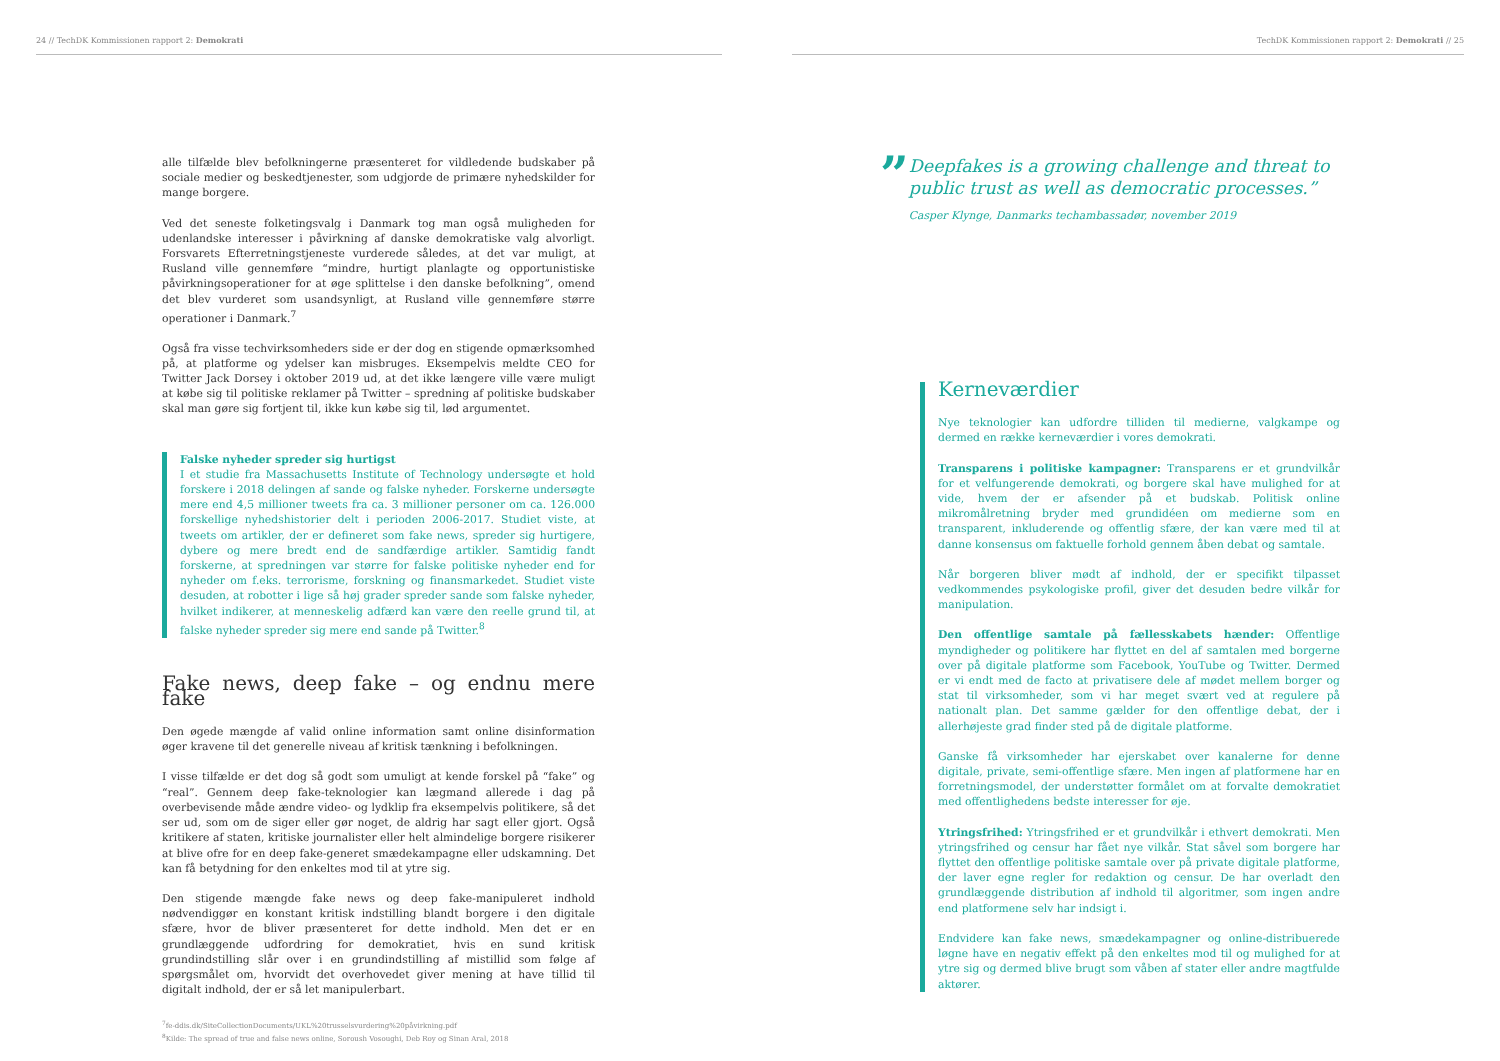24 // TechDK Kommissionen rapport 2: Demokrati
alle tilfælde blev befolkningerne præsenteret for vildledende budskaber på sociale medier og beskedtjenester, som udgjorde de primære nyhedskilder for mange borgere.
Ved det seneste folketingsvalg i Danmark tog man også muligheden for udenlandske interesser i påvirkning af danske demokratiske valg alvorligt. Forsvarets Efterretningstjeneste vurderede således, at det var muligt, at Rusland ville gennemføre “mindre, hurtigt planlagte og opportunistiske påvirkningsoperationer for at øge splittelse i den danske befolkning”, omend det blev vurderet som usandsynligt, at Rusland ville gennemføre større operationer i Danmark.<sup>7</sup>
Også fra visse techvirksomheders side er der dog en stigende opmærksomhed på, at platforme og ydelser kan misbruges. Eksempelvis meldte CEO for Twitter Jack Dorsey i oktober 2019 ud, at det ikke længere ville være muligt at købe sig til politiske reklamer på Twitter – spredning af politiske budskaber skal man gøre sig fortjent til, ikke kun købe sig til, lød argumentet.
Falske nyheder spreder sig hurtigst
I et studie fra Massachusetts Institute of Technology undersøgte et hold forskere i 2018 delingen af sande og falske nyheder. Forskerne undersøgte mere end 4,5 millioner tweets fra ca. 3 millioner personer om ca. 126.000 forskellige nyhedshistorier delt i perioden 2006-2017. Studiet viste, at tweets om artikler, der er defineret som fake news, spreder sig hurtigere, dybere og mere bredt end de sandfærdige artikler. Samtidig fandt forskerne, at spredningen var større for falske politiske nyheder end for nyheder om f.eks. terrorisme, forskning og finansmarkedet. Studiet viste desuden, at robotter i lige så høj grader spreder sande som falske nyheder, hvilket indikerer, at menneskelig adfærd kan være den reelle grund til, at falske nyheder spreder sig mere end sande på Twitter.<sup>8</sup>
Fake news, deep fake – og endnu mere fake
Den øgede mængde af valid online information samt online disinformation øger kravene til det generelle niveau af kritisk tænkning i befolkningen.
I visse tilfælde er det dog så godt som umuligt at kende forskel på “fake” og “real”. Gennem deep fake-teknologier kan lægmand allerede i dag på overbevisende måde ændre video- og lydklip fra eksempelvis politikere, så det ser ud, som om de siger eller gør noget, de aldrig har sagt eller gjort. Også kritikere af staten, kritiske journalister eller helt almindelige borgere risikerer at blive ofre for en deep fake-generet smædekampagne eller udskamning. Det kan få betydning for den enkeltes mod til at ytre sig.
Den stigende mængde fake news og deep fake-manipuleret indhold nødvendiggør en konstant kritisk indstilling blandt borgere i den digitale sfære, hvor de bliver præsenteret for dette indhold. Men det er en grundlæggende udfordring for demokratiet, hvis en sund kritisk grundindstilling slår over i en grundindstilling af mistillid som følge af spørgsmålet om, hvorvidt det overhovedet giver mening at have tillid til digitalt indhold, der er så let manipulerbart.
<sup>7</sup> fe-ddis.dk/SiteCollectionDocuments/UKL%20trusselsvurdering%20påvirkning.pdf
<sup>8</sup> Kilde: The spread of true and false news online, Soroush Vosoughi, Deb Roy og Sinan Aral, 2018
TechDK Kommissionen rapport 2: Demokrati // 25
”
Deepfakes is a growing challenge and threat to public trust as well as democratic processes.”
Casper Klynge, Danmarks techambassadør, november 2019
Kerneværdier
Nye teknologier kan udfordre tilliden til medierne, valgkampe og dermed en række kerneværdier i vores demokrati.
Transparens i politiske kampagner: Transparens er et grundvilkår for et velfungerende demokrati, og borgere skal have mulighed for at vide, hvem der er afsender på et budskab. Politisk online mikromålretning bryder med grundidéen om medierne som en transparent, inkluderende og offentlig sfære, der kan være med til at danne konsensus om faktuelle forhold gennem åben debat og samtale.
Når borgeren bliver mødt af indhold, der er specifikt tilpasset vedkommendes psykologiske profil, giver det desuden bedre vilkår for manipulation.
Den offentlige samtale på fællesskabets hænder: Offentlige myndigheder og politikere har flyttet en del af samtalen med borgerne over på digitale platforme som Facebook, YouTube og Twitter. Dermed er vi endt med de facto at privatisere dele af mødet mellem borger og stat til virksomheder, som vi har meget svært ved at regulere på nationalt plan. Det samme gælder for den offentlige debat, der i allerhøjeste grad finder sted på de digitale platforme.
Ganske få virksomheder har ejerskabet over kanalerne for denne digitale, private, semi-offentlige sfære. Men ingen af platformene har en forretningsmodel, der understøtter formålet om at forvalte demokratiet med offentlighedens bedste interesser for øje.
Ytringsfrihed: Ytringsfrihed er et grundvilkår i ethvert demokrati. Men ytringsfrihed og censur har fået nye vilkår. Stat såvel som borgere har flyttet den offentlige politiske samtale over på private digitale platforme, der laver egne regler for redaktion og censur. De har overladt den grundlæggende distribution af indhold til algoritmer, som ingen andre end platformene selv har indsigt i.
Endvidere kan fake news, smædekampagner og online-distribuerede løgne have en negativ effekt på den enkeltes mod til og mulighed for at ytre sig og dermed blive brugt som våben af stater eller andre magtfulde aktører.